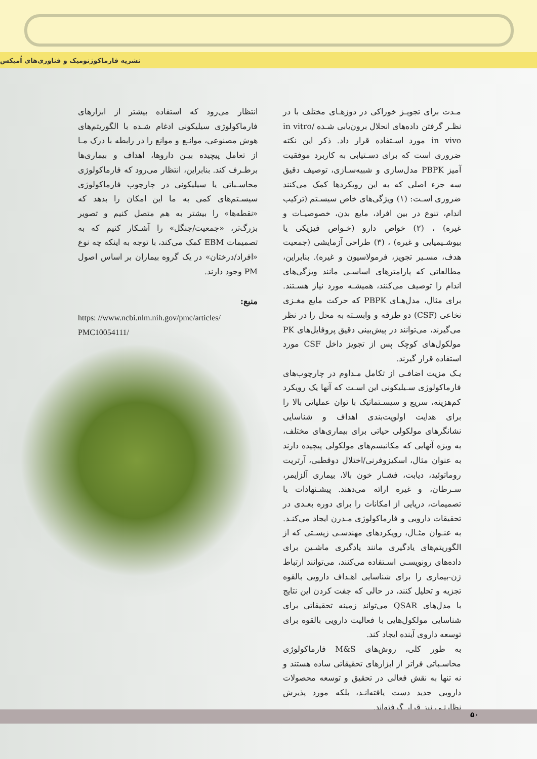نشریه فارماکوژنومیک و فناوری‌های اُمیکس
مـدت برای تجویـز خوراکی در دوزهـای مختلف با در نظـر گرفتن داده‌های انحلال برون‌یابی شـده in vitro/ in vivo مورد اسـتفاده قرار داد. ذکر این نکته ضروری است که برای دسـتیابی به کاربرد موفقیت آمیز PBPK مدل‌سازی و شبیه‌سـازی، توصیف دقیق سه جزء اصلی که به این رویکردها کمک می‌کنند ضروری اسـت: (۱) ویژگی‌های خاص سیسـتم (ترکیب اندام، تنوع در بین افراد، مایع بدن، خصوصیـات و غیره) ، (۲) خواص دارو (خـواص فیزیکی یا بیوشـیمیایی و غیره) ، (۳) طراحی آزمایشی (جمعیت هدف، مسـیر تجویز، فرمولاسیون و غیره). بنابراین، مطالعاتی که پارامترهای اساسـی مانند ویژگی‌های اندام را توصیف می‌کنند، همیشـه مورد نیاز هسـتند. برای مثال، مدل‌هـای PBPK که حرکت مایع مغـزی نخاعی (CSF) دو طرفه و وابسـته به محل را در نظر می‌گیرند، می‌توانند در پیش‌بینی دقیق پروفایل‌های PK مولکول‌های کوچک پس از تجویز داخل CSF مورد استفاده قرار گیرند.
یـک مزیت اضافـی از تکامل مـداوم در چارچوب‌های فارماکولوژی سـیلیکونی این اسـت که آنها یک رویکرد کم‌هزینه، سریع و سیسـتماتیک با توان عملیاتی بالا را برای هدایت اولویت‌بندی اهداف و شناسایی نشانگرهای مولکولی حیاتی برای بیماری‌های مختلف، به ویژه آنهایی که مکانیسم‌های مولکولی پیچیده دارند به عنوان مثال، اسکیزوفرنی/اختلال دوقطبی، آرتریت روماتوئید، دیابت، فشـار خون بالا، بیماری آلزایمر، سـرطان، و غیره ارائه می‌دهند. پیشـنهادات یا تصمیمات، دریایی از امکانات را برای دوره بعـدی در تحقیقات دارویی و فارماکولوژی مـدرن ایجاد می‌کنـد. به عنـوان مثـال، رویکردهای مهندسـی زیسـتی که از الگوریتم‌های یادگیری مانند یادگیری ماشـین برای داده‌های رونویسـی اسـتفاده می‌کنند، می‌توانند ارتباط ژن-بیماری را برای شناسایی اهـداف دارویی بالقوه تجزیه و تحلیل کنند، در حالی که جفت کردن این نتایج با مدل‌های QSAR می‌تواند زمینه تحقیقاتی برای شناسایی مولکول‌هایی با فعالیت دارویی بالقوه برای توسعه داروی آینده ایجاد کند.
به طور کلی، روش‌های M&S فارماکولوژی محاسـباتی فراتر از ابزارهای تحقیقاتی ساده هستند و نه تنها به نقش فعالی در تحقیق و توسعه محصولات دارویی جدید دست یافته‌انـد، بلکه مورد پذیرش نظارتـی نیز قرار گرفته‌اند.
انتظار می‌رود که استفاده بیشتر از ابزارهای فارماکولوژی سیلیکونی ادغام شـده با الگوریتم‌های هوش مصنوعی، موانـع و موانع را در رابطه با درک مـا از تعامل پیچیده بیـن داروها، اهداف و بیماری‌ها برطـرف کند. بنابراین، انتظار می‌رود که فارماکولوژی محاسـباتی یا سیلیکونی در چارچوب فارماکولوژی سیسـتم‌های کمی به ما این امکان را بدهد که «نقطه‌ها» را بیشتر به هم متصل کنیم و تصویر بزرگ‌تر، «جمعیت/جنگل» را آشـکار کنیم که به تصمیمات EBM کمک می‌کند، با توجه به اینکه چه نوع «افراد/درختان» در یک گروه بیماران بر اساس اصول PM وجود دارند.
منبع:
https: //www.ncbi.nlm.nih.gov/pmc/articles/
PMC10054111/
۵۰